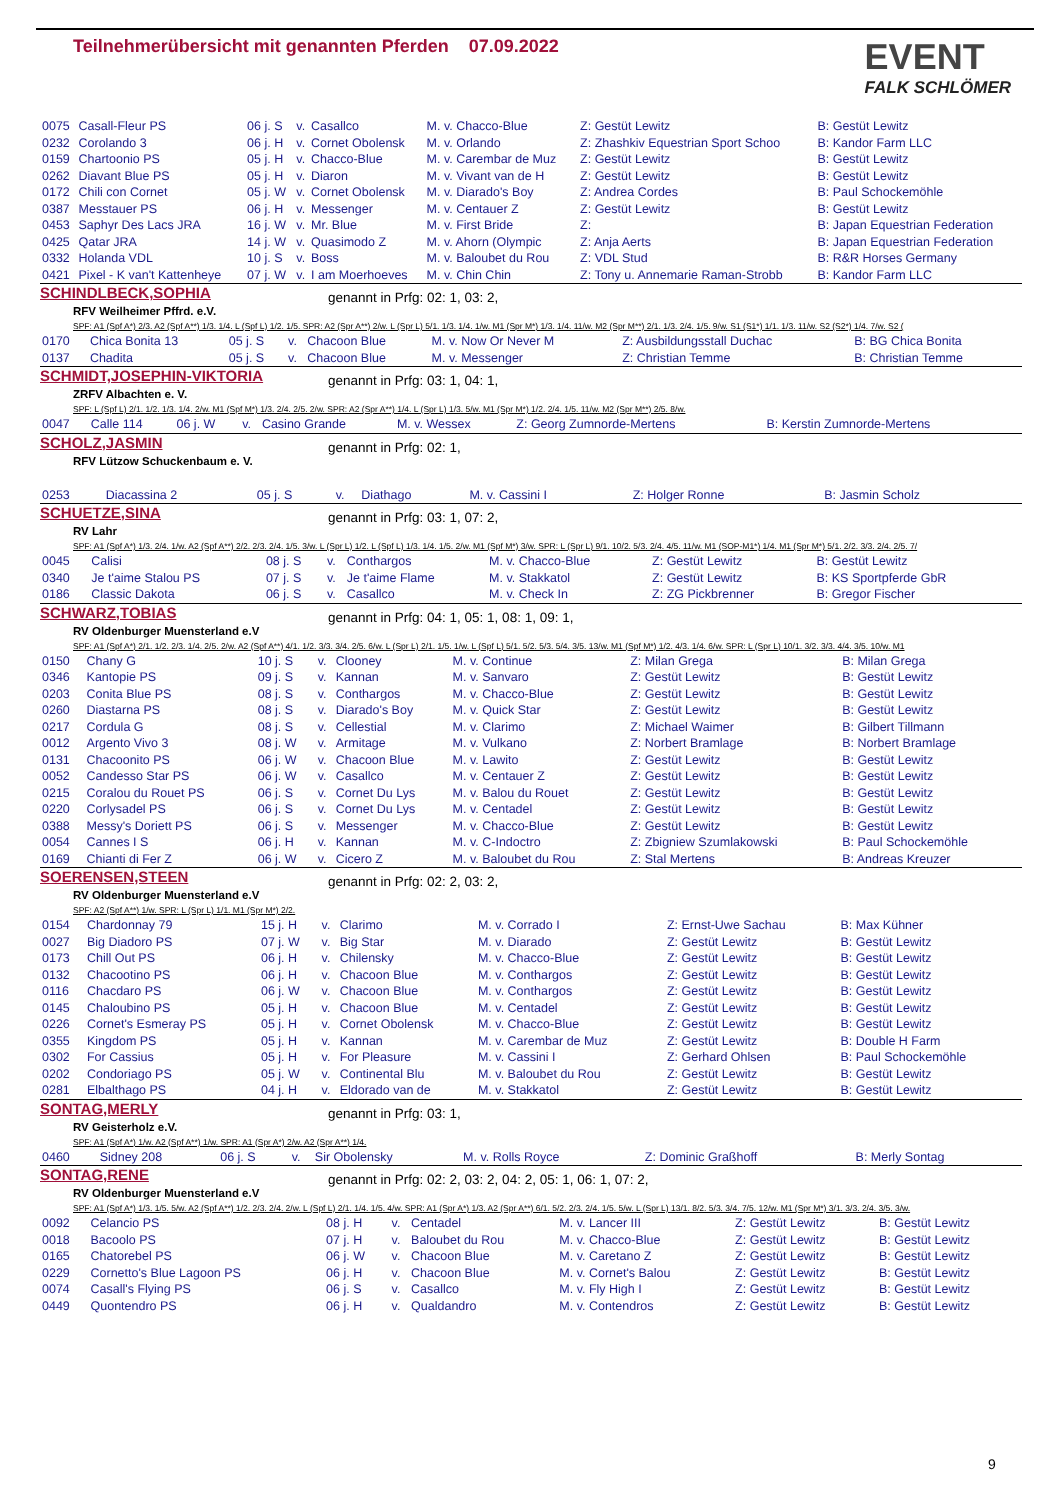Teilnehmerübersicht mit genannten Pferden 07.09.2022 EVENT
FALK SCHLÖMER
| 0075 | Casall-Fleur PS | 06 j. S | v. | Casallco | M. v. Chacco-Blue | Z: Gestüt Lewitz | B: Gestüt Lewitz |
| 0232 | Corolando 3 | 06 j. H | v. | Cornet Obolensk | M. v. Orlando | Z: Zhashkiv Equestrian Sport Schoo | B: Kandor Farm LLC |
| 0159 | Chartoonio PS | 05 j. H | v. | Chacco-Blue | M. v. Carembar de Muz | Z: Gestüt Lewitz | B: Gestüt Lewitz |
| 0262 | Diavant Blue PS | 05 j. H | v. | Diaron | M. v. Vivant van de H | Z: Gestüt Lewitz | B: Gestüt Lewitz |
| 0172 | Chili con Cornet | 05 j. W | v. | Cornet Obolensk | M. v. Diarado's Boy | Z: Andrea Cordes | B: Paul Schockemöhle |
| 0387 | Messtauer PS | 06 j. H | v. | Messenger | M. v. Centauer Z | Z: Gestüt Lewitz | B: Gestüt Lewitz |
| 0453 | Saphyr Des Lacs JRA | 16 j. W | v. | Mr. Blue | M. v. First Bride | Z: | B: Japan Equestrian Federation |
| 0425 | Qatar JRA | 14 j. W | v. | Quasimodo Z | M. v. Ahorn (Olympic | Z: Anja Aerts | B: Japan Equestrian Federation |
| 0332 | Holanda VDL | 10 j. S | v. | Boss | M. v. Baloubet du Rou | Z: VDL Stud | B: R&R Horses Germany |
| 0421 | Pixel - K van't Kattenheye | 07 j. W | v. | I am Moerhoeves | M. v. Chin Chin | Z: Tony u. Annemarie Raman-Strobb | B: Kandor Farm LLC |
SCHINDLBECK,SOPHIA
genannt in Prfg: 02: 1, 03: 2,
RFV Weilheimer Pffrd. e.V.
SPF: A1 (Spf A*) 2/3. A2 (Spf A**) 1/3. 1/4. L (Spf L) 1/2. 1/5. SPR: A2 (Spr A**) 2/w. L (Spr L) 5/1. 1/3. 1/4. 1/w. M1 (Spr M*) 1/3. 1/4. 11/w. M2 (Spr M**) 2/1. 1/3. 2/4. 1/5. 9/w. S1 (S1*) 1/1. 1/3. 11/w. S2 (S2*) 1/4. 7/w. S2 (
| 0170 | Chica Bonita 13 | 05 j. S | v. | Chacoon Blue | M. v. Now Or Never M | Z: Ausbildungsstall Duchac | B: BG Chica Bonita |
| 0137 | Chadita | 05 j. S | v. | Chacoon Blue | M. v. Messenger | Z: Christian Temme | B: Christian Temme |
SCHMIDT,JOSEPHIN-VIKTORIA
genannt in Prfg: 03: 1, 04: 1,
ZRFV Albachten e. V.
SPF: L (Spf L) 2/1. 1/2. 1/3. 1/4. 2/w. M1 (Spf M*) 1/3. 2/4. 2/5. 2/w. SPR: A2 (Spr A**) 1/4. L (Spr L) 1/3. 5/w. M1 (Spr M*) 1/2. 2/4. 1/5. 11/w. M2 (Spr M**) 2/5. 8/w.
| 0047 | Calle 114 | 06 j. W | v. | Casino Grande | M. v. Wessex | Z: Georg Zumnorde-Mertens | B: Kerstin Zumnorde-Mertens |
SCHOLZ,JASMIN
genannt in Prfg: 02: 1,
RFV Lützow Schuckenbaum e. V.
| 0253 | Diacassina 2 | 05 j. S | v. | Diathago | M. v. Cassini I | Z: Holger Ronne | B: Jasmin Scholz |
SCHUETZE,SINA
genannt in Prfg: 03: 1, 07: 2,
RV Lahr
SPF: A1 (Spf A*) 1/3. 2/4. 1/w. A2 (Spf A**) 2/2. 2/3. 2/4. 1/5. 3/w. L (Spr L) 1/2. L (Spf L) 1/3. 1/4. 1/5. 2/w. M1 (Spf M*) 3/w. SPR: L (Spr L) 9/1. 10/2. 5/3. 2/4. 4/5. 11/w. M1 (SOP-M1*) 1/4. M1 (Spr M*) 5/1. 2/2. 3/3. 2/4. 2/5. 7/
| 0045 | Calisi | 08 j. S | v. | Conthargos | M. v. Chacco-Blue | Z: Gestüt Lewitz | B: Gestüt Lewitz |
| 0340 | Je t'aime Stalou PS | 07 j. S | v. | Je t'aime Flame | M. v. Stakkatol | Z: Gestüt Lewitz | B: KS Sportpferde GbR |
| 0186 | Classic Dakota | 06 j. S | v. | Casallco | M. v. Check In | Z: ZG Pickbrenner | B: Gregor Fischer |
SCHWARZ,TOBIAS
genannt in Prfg: 04: 1, 05: 1, 08: 1, 09: 1,
RV Oldenburger Muensterland e.V
SPF: A1 (Spf A*) 2/1. 1/2. 2/3. 1/4. 2/5. 2/w. A2 (Spf A**) 4/1. 1/2. 3/3. 3/4. 2/5. 6/w. L (Spr L) 2/1. 1/5. 1/w. L (Spf L) 5/1. 5/2. 5/3. 5/4. 3/5. 13/w. M1 (Spf M*) 1/2. 4/3. 1/4. 6/w. SPR: L (Spr L) 10/1. 3/2. 3/3. 4/4. 3/5. 10/w. M1
| 0150 | Chany G | 10 j. S | v. | Clooney | M. v. Continue | Z: Milan Grega | B: Milan Grega |
| 0346 | Kantopie PS | 09 j. S | v. | Kannan | M. v. Sanvaro | Z: Gestüt Lewitz | B: Gestüt Lewitz |
| 0203 | Conita Blue PS | 08 j. S | v. | Conthargos | M. v. Chacco-Blue | Z: Gestüt Lewitz | B: Gestüt Lewitz |
| 0260 | Diastarna PS | 08 j. S | v. | Diarado's Boy | M. v. Quick Star | Z: Gestüt Lewitz | B: Gestüt Lewitz |
| 0217 | Cordula G | 08 j. S | v. | Cellestial | M. v. Clarimo | Z: Michael Waimer | B: Gilbert Tillmann |
| 0012 | Argento Vivo 3 | 08 j. W | v. | Armitage | M. v. Vulkano | Z: Norbert Bramlage | B: Norbert Bramlage |
| 0131 | Chacoonito PS | 06 j. W | v. | Chacoon Blue | M. v. Lawito | Z: Gestüt Lewitz | B: Gestüt Lewitz |
| 0052 | Candesso Star PS | 06 j. W | v. | Casallco | M. v. Centauer Z | Z: Gestüt Lewitz | B: Gestüt Lewitz |
| 0215 | Coralou du Rouet PS | 06 j. S | v. | Cornet Du Lys | M. v. Balou du Rouet | Z: Gestüt Lewitz | B: Gestüt Lewitz |
| 0220 | Corlysadel PS | 06 j. S | v. | Cornet Du Lys | M. v. Centadel | Z: Gestüt Lewitz | B: Gestüt Lewitz |
| 0388 | Messy's Doriett PS | 06 j. S | v. | Messenger | M. v. Chacco-Blue | Z: Gestüt Lewitz | B: Gestüt Lewitz |
| 0054 | Cannes I S | 06 j. H | v. | Kannan | M. v. C-Indoctro | Z: Zbigniew Szumlakowski | B: Paul Schockemöhle |
| 0169 | Chianti di Fer Z | 06 j. W | v. | Cicero Z | M. v. Baloubet du Rou | Z: Stal Mertens | B: Andreas Kreuzer |
SOERENSEN,STEEN
genannt in Prfg: 02: 2, 03: 2,
RV Oldenburger Muensterland e.V
SPF: A2 (Spf A**) 1/w. SPR: L (Spr L) 1/1. M1 (Spr M*) 2/2.
| 0154 | Chardonnay 79 | 15 j. H | v. | Clarimo | M. v. Corrado I | Z: Ernst-Uwe Sachau | B: Max Kühner |
| 0027 | Big Diadoro PS | 07 j. W | v. | Big Star | M. v. Diarado | Z: Gestüt Lewitz | B: Gestüt Lewitz |
| 0173 | Chill Out PS | 06 j. H | v. | Chilensky | M. v. Chacco-Blue | Z: Gestüt Lewitz | B: Gestüt Lewitz |
| 0132 | Chacootino PS | 06 j. H | v. | Chacoon Blue | M. v. Conthargos | Z: Gestüt Lewitz | B: Gestüt Lewitz |
| 0116 | Chacdaro PS | 06 j. W | v. | Chacoon Blue | M. v. Conthargos | Z: Gestüt Lewitz | B: Gestüt Lewitz |
| 0145 | Chaloubino PS | 05 j. H | v. | Chacoon Blue | M. v. Centadel | Z: Gestüt Lewitz | B: Gestüt Lewitz |
| 0226 | Cornet's Esmeray PS | 05 j. H | v. | Cornet Obolensk | M. v. Chacco-Blue | Z: Gestüt Lewitz | B: Gestüt Lewitz |
| 0355 | Kingdom PS | 05 j. H | v. | Kannan | M. v. Carembar de Muz | Z: Gestüt Lewitz | B: Double H Farm |
| 0302 | For Cassius | 05 j. H | v. | For Pleasure | M. v. Cassini I | Z: Gerhard Ohlsen | B: Paul Schockemöhle |
| 0202 | Condoriago PS | 05 j. W | v. | Continental Blu | M. v. Baloubet du Rou | Z: Gestüt Lewitz | B: Gestüt Lewitz |
| 0281 | Elbalthago PS | 04 j. H | v. | Eldorado van de | M. v. Stakkatol | Z: Gestüt Lewitz | B: Gestüt Lewitz |
SONTAG,MERLY
genannt in Prfg: 03: 1,
RV Geisterholz e.V.
SPF: A1 (Spf A*) 1/w. A2 (Spf A**) 1/w. SPR: A1 (Spr A*) 2/w. A2 (Spr A**) 1/4.
| 0460 | Sidney 208 | 06 j. S | v. | Sir Obolensky | M. v. Rolls Royce | Z: Dominic Graßhoff | B: Merly Sontag |
SONTAG,RENE
genannt in Prfg: 02: 2, 03: 2, 04: 2, 05: 1, 06: 1, 07: 2,
RV Oldenburger Muensterland e.V
SPF: A1 (Spf A*) 1/3. 1/5. 5/w. A2 (Spf A**) 1/2. 2/3. 2/4. 2/w. L (Spf L) 2/1. 1/4. 1/5. 4/w. SPR: A1 (Spr A*) 1/3. A2 (Spr A**) 6/1. 5/2. 2/3. 2/4. 1/5. 5/w. L (Spr L) 13/1. 8/2. 5/3. 3/4. 7/5. 12/w. M1 (Spr M*) 3/1. 3/3. 2/4. 3/5. 3/w.
| 0092 | Celancio PS | 08 j. H | v. | Centadel | M. v. Lancer III | Z: Gestüt Lewitz | B: Gestüt Lewitz |
| 0018 | Bacoolo PS | 07 j. H | v. | Baloubet du Rou | M. v. Chacco-Blue | Z: Gestüt Lewitz | B: Gestüt Lewitz |
| 0165 | Chatorebel PS | 06 j. W | v. | Chacoon Blue | M. v. Caretano Z | Z: Gestüt Lewitz | B: Gestüt Lewitz |
| 0229 | Cornetto's Blue Lagoon PS | 06 j. H | v. | Chacoon Blue | M. v. Cornet's Balou | Z: Gestüt Lewitz | B: Gestüt Lewitz |
| 0074 | Casall's Flying PS | 06 j. S | v. | Casallco | M. v. Fly High I | Z: Gestüt Lewitz | B: Gestüt Lewitz |
| 0449 | Quontendro PS | 06 j. H | v. | Qualdandro | M. v. Contendros | Z: Gestüt Lewitz | B: Gestüt Lewitz |
9